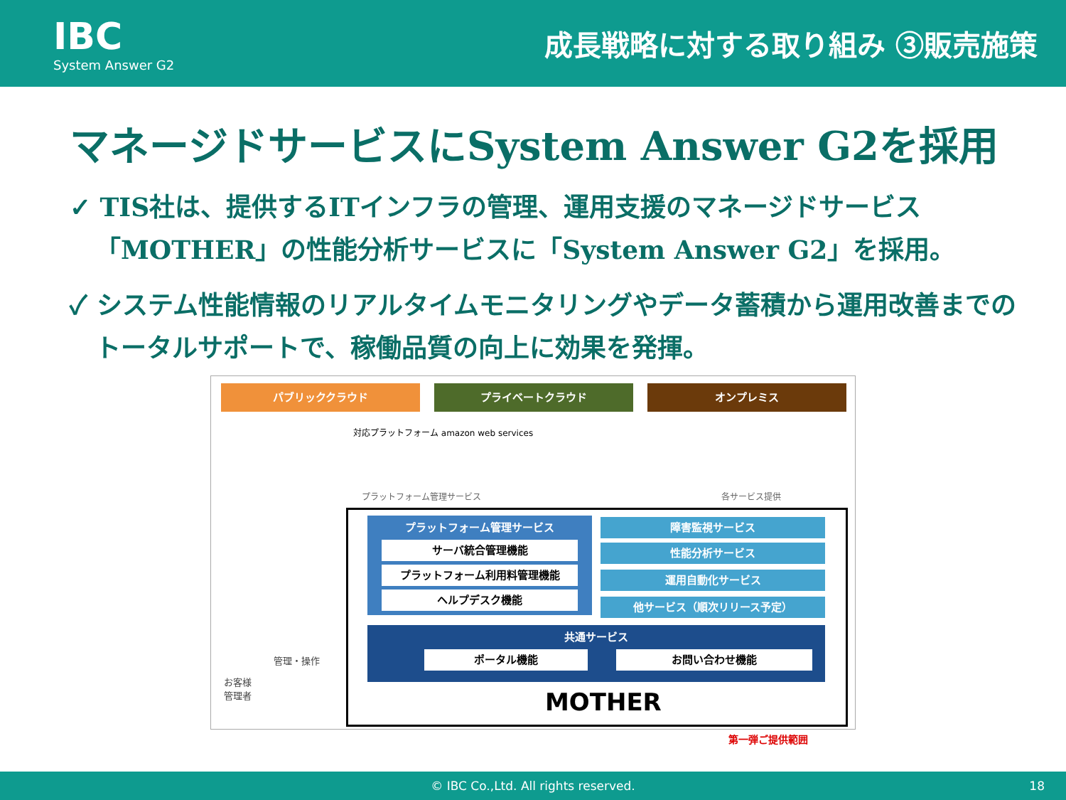IBC
System Answer G2
成長戦略に対する取り組み ③販売施策
マネージドサービスにSystem Answer G2を採用
✓ TIS社は、提供するITインフラの管理、運用支援のマネージドサービス「MOTHER」の性能分析サービスに「System Answer G2」を採用。
✓ システム性能情報のリアルタイムモニタリングやデータ蓄積から運用改善までのトータルサポートで、稼働品質の向上に効果を発揮。
パブリッククラウド プライベートクラウド オンプレミス
対応プラットフォーム amazon web services
プラットフォーム管理サービス 各サービス提供
プラットフォーム管理サービス
サーバ統合管理機能
プラットフォーム利用料管理機能
ヘルプデスク機能
障害監視サービス
性能分析サービス
運用自動化サービス
他サービス（順次リリース予定）
共通サービス
ポータル機能 お問い合わせ機能
MOTHER
お客様
管理者
管理・操作
第一弾ご提供範囲
© IBC Co.,Ltd. All rights reserved. 18